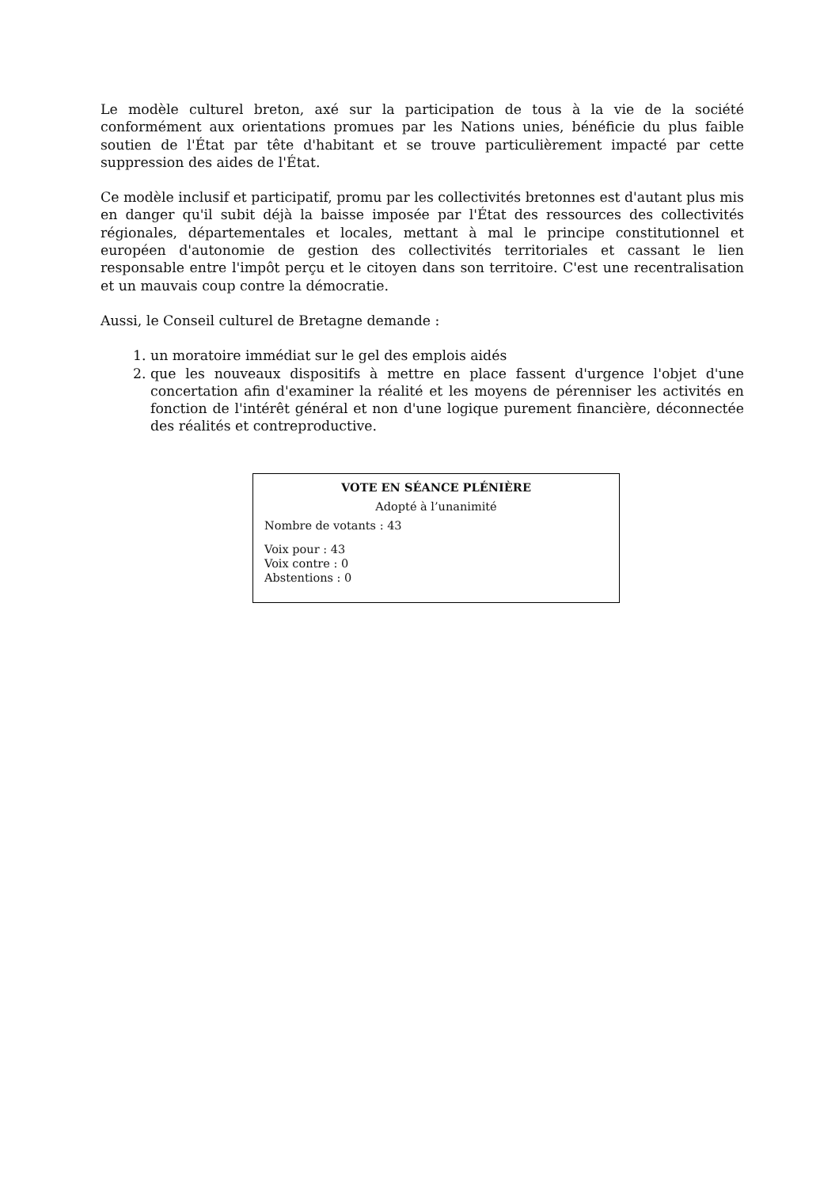Le modèle culturel breton, axé sur la participation de tous à la vie de la société conformément aux orientations promues par les Nations unies, bénéficie du plus faible soutien de l'État par tête d'habitant et se trouve particulièrement impacté par cette suppression des aides de l'État.
Ce modèle inclusif et participatif, promu par les collectivités bretonnes est d'autant plus mis en danger qu'il subit déjà la baisse imposée par l'État des ressources des collectivités régionales, départementales et locales, mettant à mal le principe constitutionnel et européen d'autonomie de gestion des collectivités territoriales et cassant le lien responsable entre l'impôt perçu et le citoyen dans son territoire. C'est une recentralisation et un mauvais coup contre la démocratie.
Aussi, le Conseil culturel de Bretagne demande :
1. un moratoire immédiat sur le gel des emplois aidés
2. que les nouveaux dispositifs à mettre en place fassent d'urgence l'objet d'une concertation afin d'examiner la réalité et les moyens de pérenniser les activités en fonction de l'intérêt général et non d'une logique purement financière, déconnectée des réalités et contreproductive.
VOTE EN SÉANCE PLÉNIÈRE
Adopté à l’unanimité
Nombre de votants : 43
Voix pour : 43
Voix contre : 0
Abstentions : 0